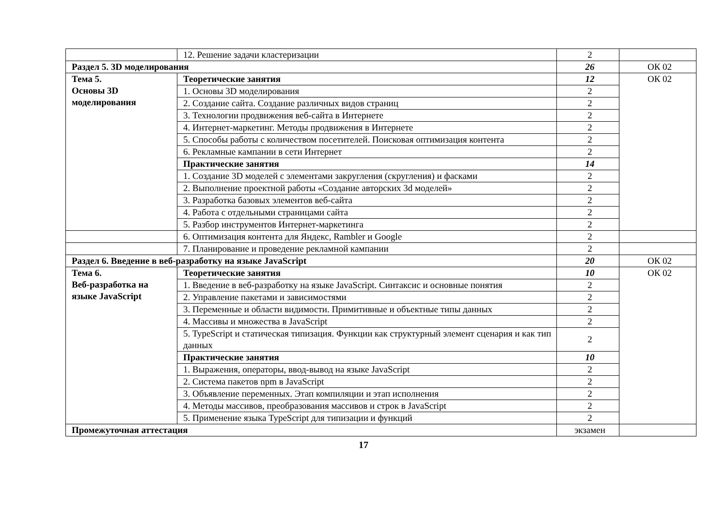| | 12. Решение задачи кластеризации | 2 | |
| Раздел 5. 3D моделирования | | 26 | ОК 02 |
| Тема 5. Основы 3D моделирования | Теоретические занятия | 12 | ОК 02 |
| | 1. Основы 3D моделирования | 2 | |
| | 2. Создание сайта. Создание различных видов страниц | 2 | |
| | 3. Технологии продвижения веб-сайта в Интернете | 2 | |
| | 4. Интернет-маркетинг. Методы продвижения в Интернете | 2 | |
| | 5. Способы работы с количеством посетителей. Поисковая оптимизация контента | 2 | |
| | 6. Рекламные кампании в сети Интернет | 2 | |
| | Практические занятия | 14 | |
| | 1. Создание 3D моделей с элементами закругления (скругления) и фасками | 2 | |
| | 2. Выполнение проектной работы «Создание авторских 3d моделей» | 2 | |
| | 3. Разработка базовых элементов веб-сайта | 2 | |
| | 4. Работа с отдельными страницами сайта | 2 | |
| | 5. Разбор инструментов Интернет-маркетинга | 2 | |
| | 6. Оптимизация контента для Яндекс, Rambler и Google | 2 | |
| | 7. Планирование и проведение рекламной кампании | 2 | |
| Раздел 6. Введение в веб-разработку на языке JavaScript | | 20 | ОК 02 |
| Тема 6. Веб-разработка на языке JavaScript | Теоретические занятия | 10 | ОК 02 |
| | 1. Введение в веб-разработку на языке JavaScript. Синтаксис и основные понятия | 2 | |
| | 2. Управление пакетами и зависимостями | 2 | |
| | 3. Переменные и области видимости. Примитивные и объектные типы данных | 2 | |
| | 4. Массивы и множества в JavaScript | 2 | |
| | 5. TypeScript и статическая типизация. Функции как структурный элемент сценария и как тип данных | 2 | |
| | Практические занятия | 10 | |
| | 1. Выражения, операторы, ввод-вывод на языке JavaScript | 2 | |
| | 2. Система пакетов npm в JavaScript | 2 | |
| | 3. Объявление переменных. Этап компиляции и этап исполнения | 2 | |
| | 4. Методы массивов, преобразования массивов и строк в JavaScript | 2 | |
| | 5. Применение языка TypeScript для типизации и функций | 2 | |
| Промежуточная аттестация | | экзамен | |
17